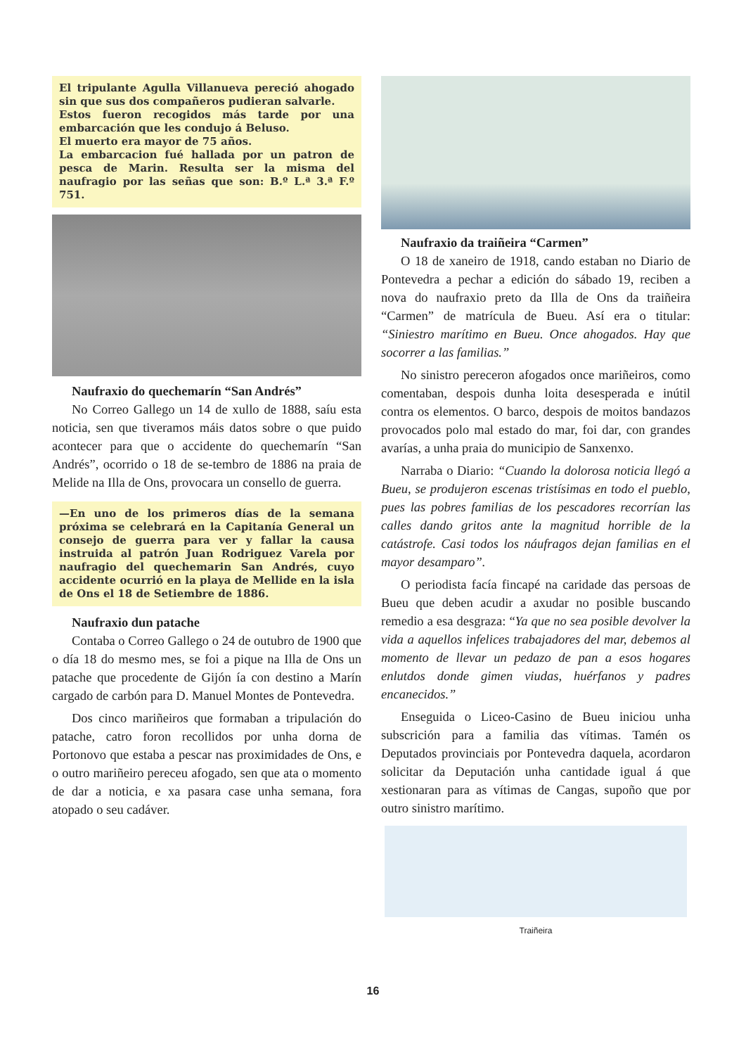El tripulante Agulla Villanueva pereció ahogado sin que sus dos compañeros pudieran salvarle.
Estos fueron recogidos más tarde por una embarcación que les condujo á Beluso.
El muerto era mayor de 75 años.
La embarcacion fué hallada por un patron de pesca de Marin. Resulta ser la misma del naufragio por las señas que son: B.º L.ª 3.ª F.º 751.
Naufraxio do quechemarín “San Andrés”
No Correo Gallego un 14 de xullo de 1888, saíu esta noticia, sen que tiveramos máis datos sobre o que puido acontecer para que o accidente do quechemarín “San Andrés”, ocorrido o 18 de se-tembro de 1886 na praia de Melide na Illa de Ons, provocara un consello de guerra.
—En uno de los primeros días de la semana próxima se celebrará en la Capitanía General un consejo de guerra para ver y fallar la causa instruida al patrón Juan Rodriguez Varela por naufragio del quechemarin San Andrés, cuyo accidente ocurrió en la playa de Mellide en la isla de Ons el 18 de Setiembre de 1886.
Naufraxio dun patache
Contaba o Correo Gallego o 24 de outubro de 1900 que o día 18 do mesmo mes, se foi a pique na Illa de Ons un patache que procedente de Gijón ía con destino a Marín cargado de carbón para D. Manuel Montes de Pontevedra.
Dos cinco mariñeiros que formaban a tripulación do patache, catro foron recollidos por unha dorna de Portonovo que estaba a pescar nas proximidades de Ons, e o outro mariñeiro pereceu afogado, sen que ata o momento de dar a noticia, e xa pasara case unha semana, fora atopado o seu cadáver.
Naufraxio da traiñeira “Carmen”
O 18 de xaneiro de 1918, cando estaban no Diario de Pontevedra a pechar a edición do sábado 19, reciben a nova do naufraxio preto da Illa de Ons da traiñeira “Carmen” de matrícula de Bueu. Así era o titular: “Siniestro marítimo en Bueu. Once ahogados. Hay que socorrer a las familias.”
No sinistro pereceron afogados once mariñeiros, como comentaban, despois dunha loita desesperada e inútil contra os elementos. O barco, despois de moitos bandazos provocados polo mal estado do mar, foi dar, con grandes avarías, a unha praia do municipio de Sanxenxo.
Narraba o Diario: “Cuando la dolorosa noticia llegó a Bueu, se produjeron escenas tristísimas en todo el pueblo, pues las pobres familias de los pescadores recorrían las calles dando gritos ante la magnitud horrible de la catástrofe. Casi todos los náufragos dejan familias en el mayor desamparo”.
O periodista facía fincapé na caridade das persoas de Bueu que deben acudir a axudar no posible buscando remedio a esa desgraza: “Ya que no sea posible devolver la vida a aquellos infelices trabajadores del mar, debemos al momento de llevar un pedazo de pan a esos hogares enlutdos donde gimen viudas, huérfanos y padres encanecidos.”
Enseguida o Liceo-Casino de Bueu iniciou unha subscrición para a familia das vítimas. Tamén os Deputados provinciais por Pontevedra daquela, acordaron solicitar da Deputación unha cantidade igual á que xestionaran para as vítimas de Cangas, supoño que por outro sinistro marítimo.
Traiñeira
16